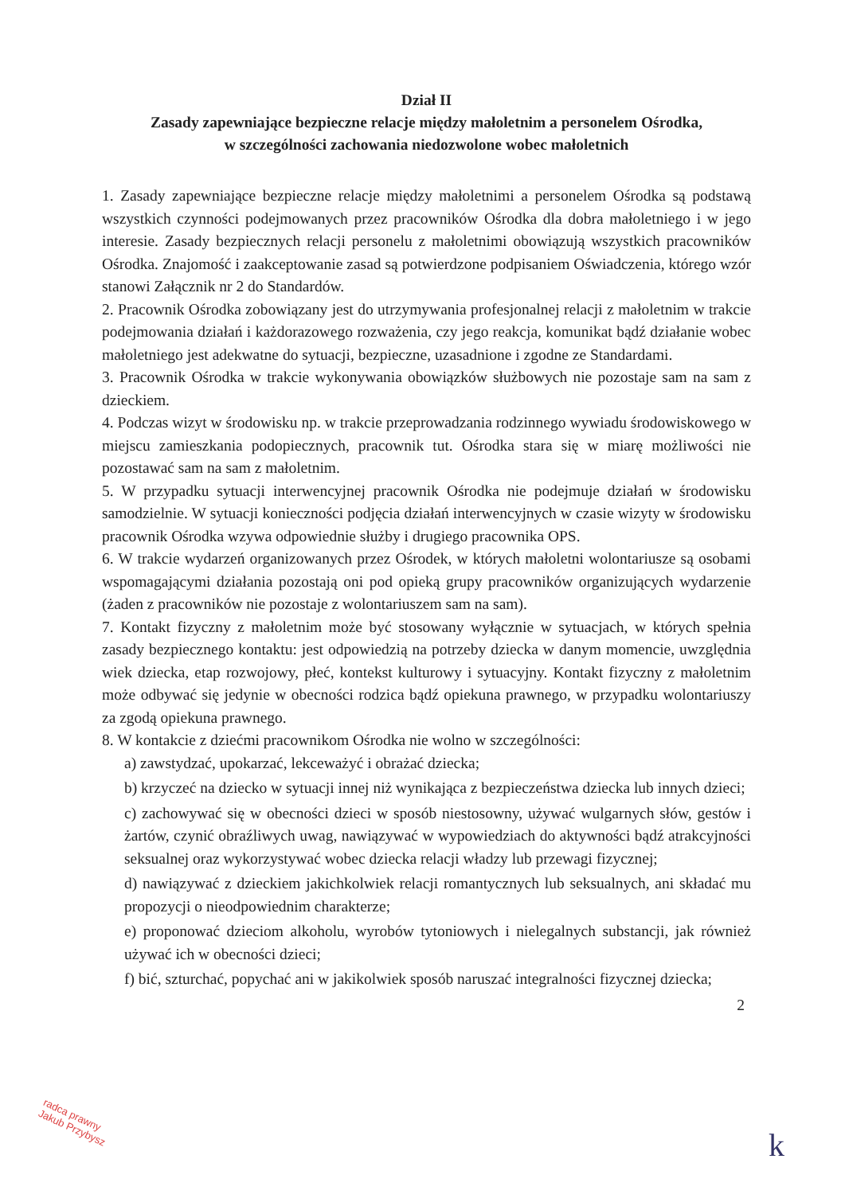Dział II
Zasady zapewniające bezpieczne relacje między małoletnim a personelem Ośrodka,
w szczególności zachowania niedozwolone wobec małoletnich
1. Zasady zapewniające bezpieczne relacje między małoletnimi a personelem Ośrodka są podstawą wszystkich czynności podejmowanych przez pracowników Ośrodka dla dobra małoletniego i w jego interesie. Zasady bezpiecznych relacji personelu z małoletnimi obowiązują wszystkich pracowników Ośrodka. Znajomość i zaakceptowanie zasad są potwierdzone podpisaniem Oświadczenia, którego wzór stanowi Załącznik nr 2 do Standardów.
2. Pracownik Ośrodka zobowiązany jest do utrzymywania profesjonalnej relacji z małoletnim w trakcie podejmowania działań i każdorazowego rozważenia, czy jego reakcja, komunikat bądź działanie wobec małoletniego jest adekwatne do sytuacji, bezpieczne, uzasadnione i zgodne ze Standardami.
3. Pracownik Ośrodka w trakcie wykonywania obowiązków służbowych nie pozostaje sam na sam z dzieckiem.
4. Podczas wizyt w środowisku np. w trakcie przeprowadzania rodzinnego wywiadu środowiskowego w miejscu zamieszkania podopiecznych, pracownik tut. Ośrodka stara się w miarę możliwości nie pozostawać sam na sam z małoletnim.
5. W przypadku sytuacji interwencyjnej pracownik Ośrodka nie podejmuje działań w środowisku samodzielnie. W sytuacji konieczności podjęcia działań interwencyjnych w czasie wizyty w środowisku pracownik Ośrodka wzywa odpowiednie służby i drugiego pracownika OPS.
6. W trakcie wydarzeń organizowanych przez Ośrodek, w których małoletni wolontariusze są osobami wspomagającymi działania pozostają oni pod opieką grupy pracowników organizujących wydarzenie (żaden z pracowników nie pozostaje z wolontariuszem sam na sam).
7. Kontakt fizyczny z małoletnim może być stosowany wyłącznie w sytuacjach, w których spełnia zasady bezpiecznego kontaktu: jest odpowiedzią na potrzeby dziecka w danym momencie, uwzględnia wiek dziecka, etap rozwojowy, płeć, kontekst kulturowy i sytuacyjny. Kontakt fizyczny z małoletnim może odbywać się jedynie w obecności rodzica bądź opiekuna prawnego, w przypadku wolontariuszy za zgodą opiekuna prawnego.
8. W kontakcie z dziećmi pracownikom Ośrodka nie wolno w szczególności:
a) zawstydzać, upokarzać, lekceważyć i obrażać dziecka;
b) krzyczeć na dziecko w sytuacji innej niż wynikająca z bezpieczeństwa dziecka lub innych dzieci;
c) zachowywać się w obecności dzieci w sposób niestosowny, używać wulgarnych słów, gestów i żartów, czynić obraźliwych uwag, nawiązywać w wypowiedziach do aktywności bądź atrakcyjności seksualnej oraz wykorzystywać wobec dziecka relacji władzy lub przewagi fizycznej;
d) nawiązywać z dzieckiem jakichkolwiek relacji romantycznych lub seksualnych, ani składać mu propozycji o nieodpowiednim charakterze;
e) proponować dzieciom alkoholu, wyrobów tytoniowych i nielegalnych substancji, jak również używać ich w obecności dzieci;
f) bić, szturchać, popychać ani w jakikolwiek sposób naruszać integralności fizycznej dziecka;
2
radca prawny
Jakub Przybysz
k